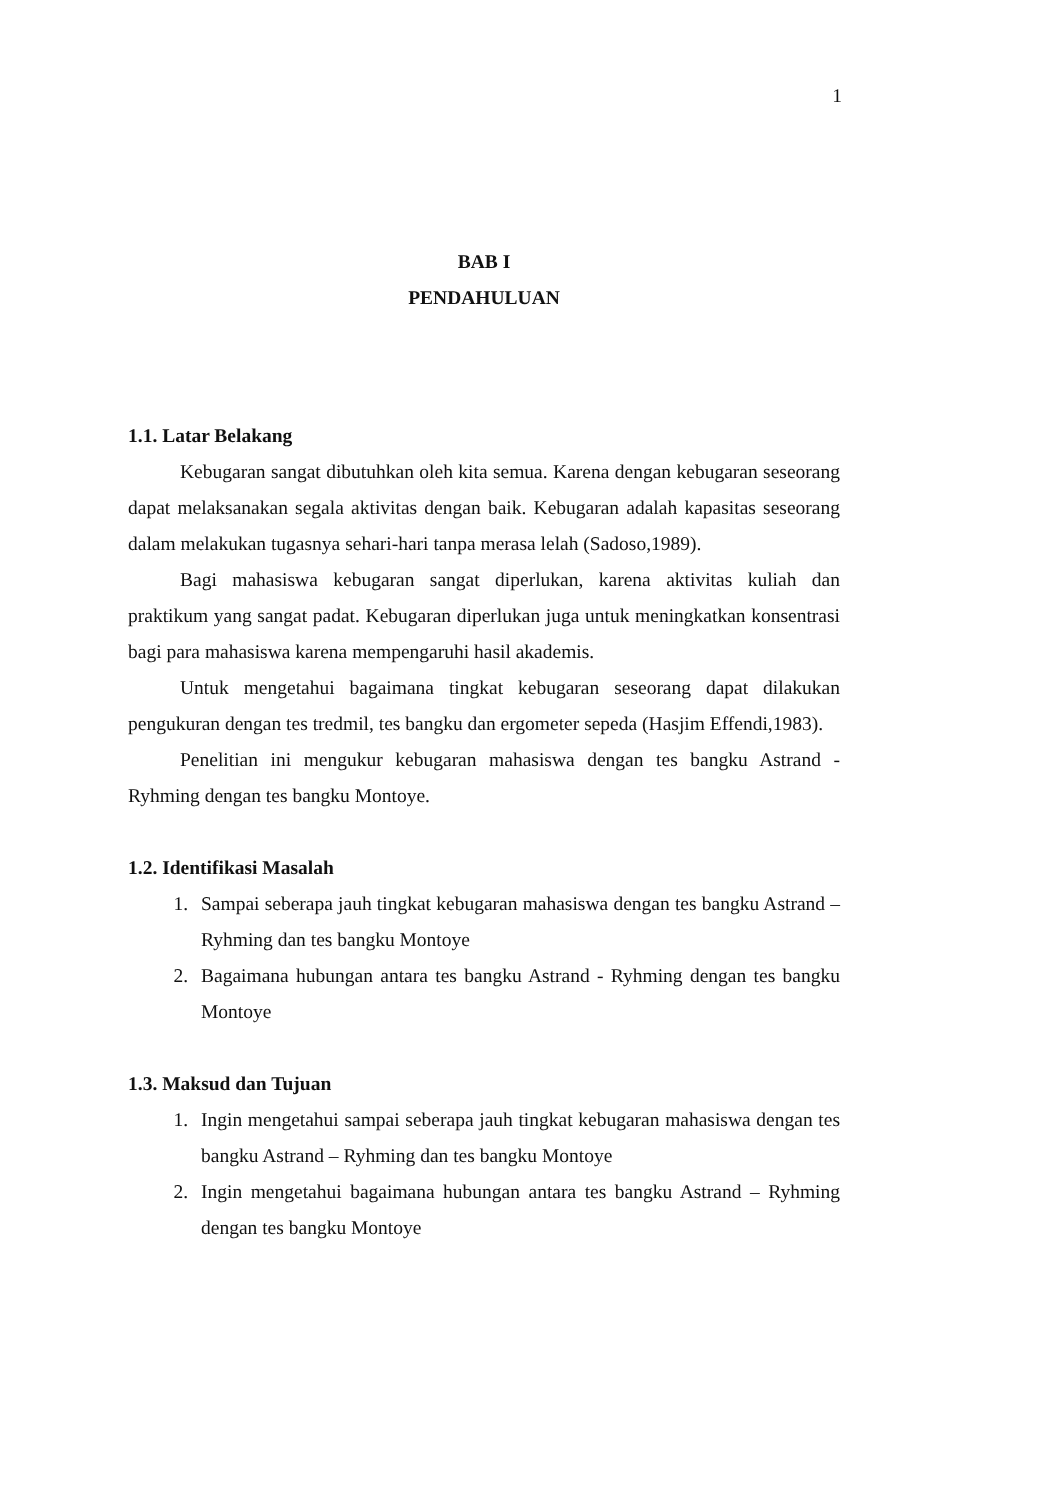1
BAB I
PENDAHULUAN
1.1. Latar Belakang
Kebugaran sangat dibutuhkan oleh kita semua. Karena dengan kebugaran seseorang dapat melaksanakan segala aktivitas dengan baik. Kebugaran adalah kapasitas seseorang dalam melakukan tugasnya sehari-hari tanpa merasa lelah (Sadoso,1989).
Bagi mahasiswa kebugaran sangat diperlukan, karena aktivitas kuliah dan praktikum yang sangat padat. Kebugaran diperlukan juga untuk meningkatkan konsentrasi bagi para mahasiswa karena mempengaruhi hasil akademis.
Untuk mengetahui bagaimana tingkat kebugaran seseorang dapat dilakukan pengukuran dengan tes tredmil, tes bangku dan ergometer sepeda (Hasjim Effendi,1983).
Penelitian ini mengukur kebugaran mahasiswa dengan tes bangku Astrand - Ryhming dengan tes bangku Montoye.
1.2. Identifikasi Masalah
1. Sampai seberapa jauh tingkat kebugaran mahasiswa dengan tes bangku Astrand – Ryhming dan tes bangku Montoye
2. Bagaimana hubungan antara tes bangku Astrand - Ryhming dengan tes bangku Montoye
1.3. Maksud dan Tujuan
1. Ingin mengetahui sampai seberapa jauh tingkat kebugaran mahasiswa dengan tes bangku Astrand – Ryhming dan tes bangku Montoye
2. Ingin mengetahui bagaimana hubungan antara tes bangku Astrand – Ryhming dengan tes bangku Montoye